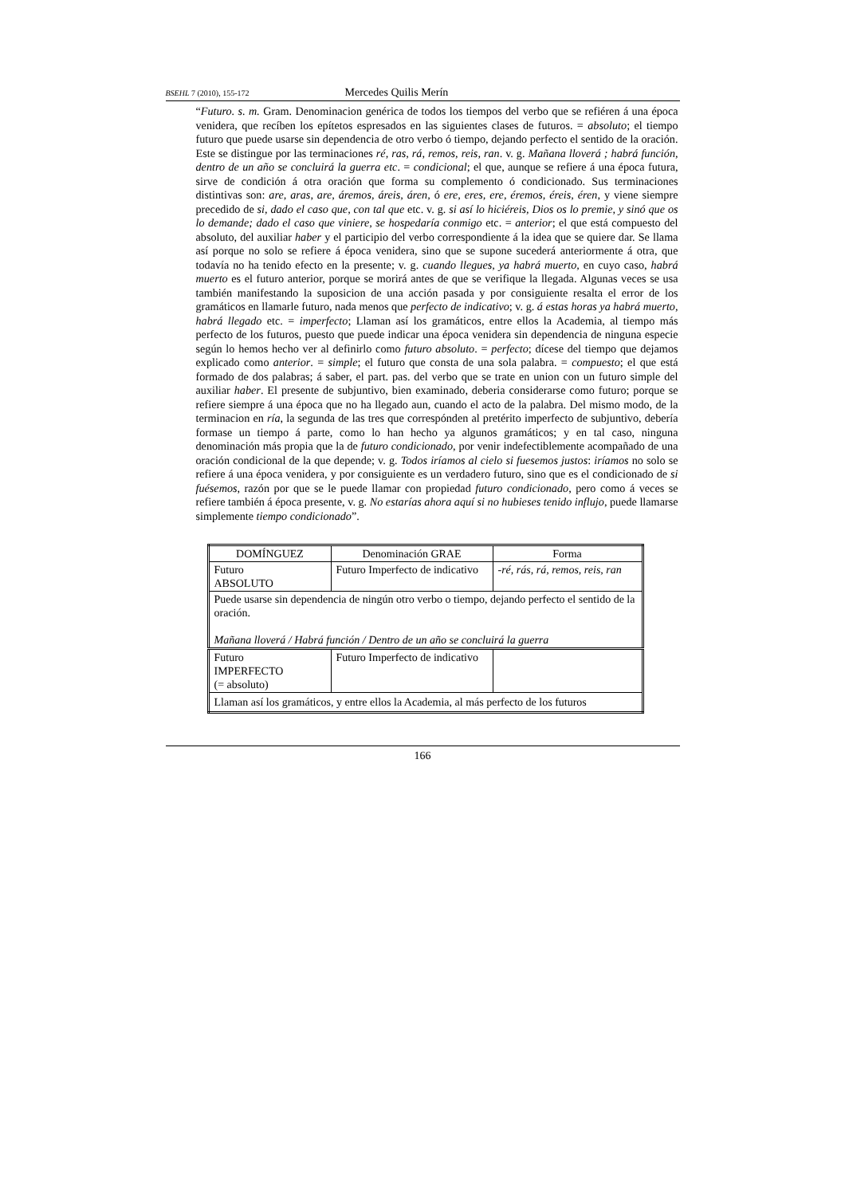BSEHL 7 (2010), 155-172 Mercedes Quilis Merín
“Futuro. s. m. Gram. Denominacion genérica de todos los tiempos del verbo que se refiéren á una época venidera, que recíben los epítetos espresados en las siguientes clases de futuros. = absoluto; el tiempo futuro que puede usarse sin dependencia de otro verbo ó tiempo, dejando perfecto el sentido de la oración. Este se distingue por las terminaciones ré, ras, rá, remos, reis, ran. v. g. Mañana lloverá ; habrá función, dentro de un año se concluirá la guerra etc. = condicional; el que, aunque se refiere á una época futura, sirve de condición á otra oración que forma su complemento ó condicionado. Sus terminaciones distintivas son: are, aras, are, áremos, áreis, áren, ó ere, eres, ere, éremos, éreis, éren, y viene siempre precedido de si, dado el caso que, con tal que etc. v. g. si así lo hiciéreis, Dios os lo premie, y sinó que os lo demande; dado el caso que viniere, se hospedaría conmigo etc. = anterior; el que está compuesto del absoluto, del auxiliar haber y el participio del verbo correspondiente á la idea que se quiere dar. Se llama así porque no solo se refiere á época venidera, sino que se supone sucederá anteriormente á otra, que todavía no ha tenido efecto en la presente; v. g. cuando llegues, ya habrá muerto, en cuyo caso, habrá muerto es el futuro anterior, porque se morirá antes de que se verifique la llegada. Algunas veces se usa también manifestando la suposicion de una acción pasada y por consiguiente resalta el error de los gramáticos en llamarle futuro, nada menos que perfecto de indicativo; v. g. á estas horas ya habrá muerto, habrá llegado etc. = imperfecto; Llaman así los gramáticos, entre ellos la Academia, al tiempo más perfecto de los futuros, puesto que puede indicar una época venidera sin dependencia de ninguna especie según lo hemos hecho ver al definirlo como futuro absoluto. = perfecto; dícese del tiempo que dejamos explicado como anterior. = simple; el futuro que consta de una sola palabra. = compuesto; el que está formado de dos palabras; á saber, el part. pas. del verbo que se trate en union con un futuro simple del auxiliar haber. El presente de subjuntivo, bien examinado, deberia considerarse como futuro; porque se refiere siempre á una época que no ha llegado aun, cuando el acto de la palabra. Del mismo modo, de la terminacion en ría, la segunda de las tres que correspónden al pretérito imperfecto de subjuntivo, debería formase un tiempo á parte, como lo han hecho ya algunos gramáticos; y en tal caso, ninguna denominación más propia que la de futuro condicionado, por venir indefectiblemente acompañado de una oración condicional de la que depende; v. g. Todos iríamos al cielo si fuesemos justos: iríamos no solo se refiere á una época venidera, y por consiguiente es un verdadero futuro, sino que es el condicionado de si fuésemos, razón por que se le puede llamar con propiedad futuro condicionado, pero como á veces se refiere también á época presente, v. g. No estarías ahora aquí si no hubieses tenido influjo, puede llamarse simplemente tiempo condicionado”.
| DOMÍNGUEZ | Denominación GRAE | Forma |
| Futuro ABSOLUTO | Futuro Imperfecto de indicativo | -ré, rás, rá, remos, reis, ran |
| Puede usarse sin dependencia de ningún otro verbo o tiempo, dejando perfecto el sentido de la oración. Mañana lloverá / Habrá función / Dentro de un año se concluirá la guerra | | |
| Futuro IMPERFECTO (= absoluto) | Futuro Imperfecto de indicativo | |
| Llaman así los gramáticos, y entre ellos la Academia, al más perfecto de los futuros | | |
166